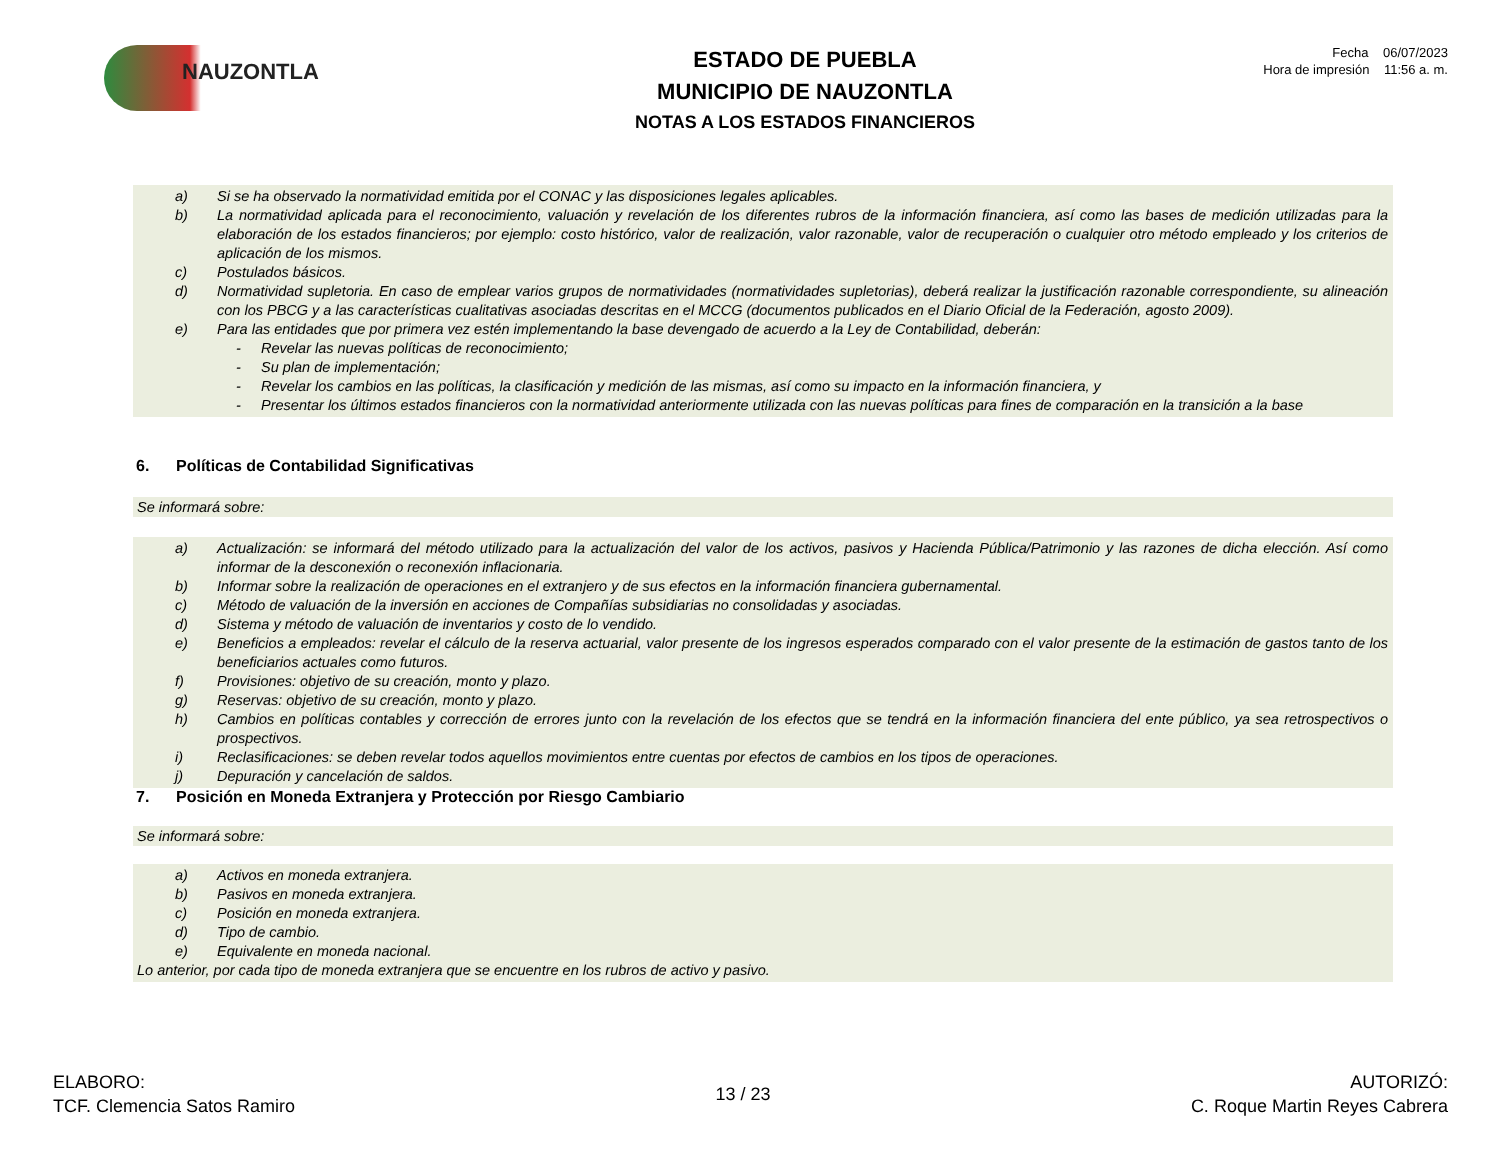NAUZONTLA
ESTADO DE PUEBLA
MUNICIPIO DE NAUZONTLA
NOTAS A LOS ESTADOS FINANCIEROS
Fecha 06/07/2023
Hora de impresión 11:56 a. m.
a) Si se ha observado la normatividad emitida por el CONAC y las disposiciones legales aplicables.
b) La normatividad aplicada para el reconocimiento, valuación y revelación de los diferentes rubros de la información financiera, así como las bases de medición utilizadas para la elaboración de los estados financieros; por ejemplo: costo histórico, valor de realización, valor razonable, valor de recuperación o cualquier otro método empleado y los criterios de aplicación de los mismos.
c) Postulados básicos.
d) Normatividad supletoria. En caso de emplear varios grupos de normatividades (normatividades supletorias), deberá realizar la justificación razonable correspondiente, su alineación con los PBCG y a las características cualitativas asociadas descritas en el MCCG (documentos publicados en el Diario Oficial de la Federación, agosto 2009).
e) Para las entidades que por primera vez estén implementando la base devengado de acuerdo a la Ley de Contabilidad, deberán:
- Revelar las nuevas políticas de reconocimiento;
- Su plan de implementación;
- Revelar los cambios en las políticas, la clasificación y medición de las mismas, así como su impacto en la información financiera, y
- Presentar los últimos estados financieros con la normatividad anteriormente utilizada con las nuevas políticas para fines de comparación en la transición a la base
6. Políticas de Contabilidad Significativas
Se informará sobre:
a) Actualización: se informará del método utilizado para la actualización del valor de los activos, pasivos y Hacienda Pública/Patrimonio y las razones de dicha elección. Así como informar de la desconexión o reconexión inflacionaria.
b) Informar sobre la realización de operaciones en el extranjero y de sus efectos en la información financiera gubernamental.
c) Método de valuación de la inversión en acciones de Compañías subsidiarias no consolidadas y asociadas.
d) Sistema y método de valuación de inventarios y costo de lo vendido.
e) Beneficios a empleados: revelar el cálculo de la reserva actuarial, valor presente de los ingresos esperados comparado con el valor presente de la estimación de gastos tanto de los beneficiarios actuales como futuros.
f) Provisiones: objetivo de su creación, monto y plazo.
g) Reservas: objetivo de su creación, monto y plazo.
h) Cambios en políticas contables y corrección de errores junto con la revelación de los efectos que se tendrá en la información financiera del ente público, ya sea retrospectivos o prospectivos.
i) Reclasificaciones: se deben revelar todos aquellos movimientos entre cuentas por efectos de cambios en los tipos de operaciones.
j) Depuración y cancelación de saldos.
7. Posición en Moneda Extranjera y Protección por Riesgo Cambiario
Se informará sobre:
a) Activos en moneda extranjera.
b) Pasivos en moneda extranjera.
c) Posición en moneda extranjera.
d) Tipo de cambio.
e) Equivalente en moneda nacional.
Lo anterior, por cada tipo de moneda extranjera que se encuentre en los rubros de activo y pasivo.
ELABORO:
TCF. Clemencia Satos Ramiro
13 / 23
AUTORIZÓ:
C. Roque Martin Reyes Cabrera